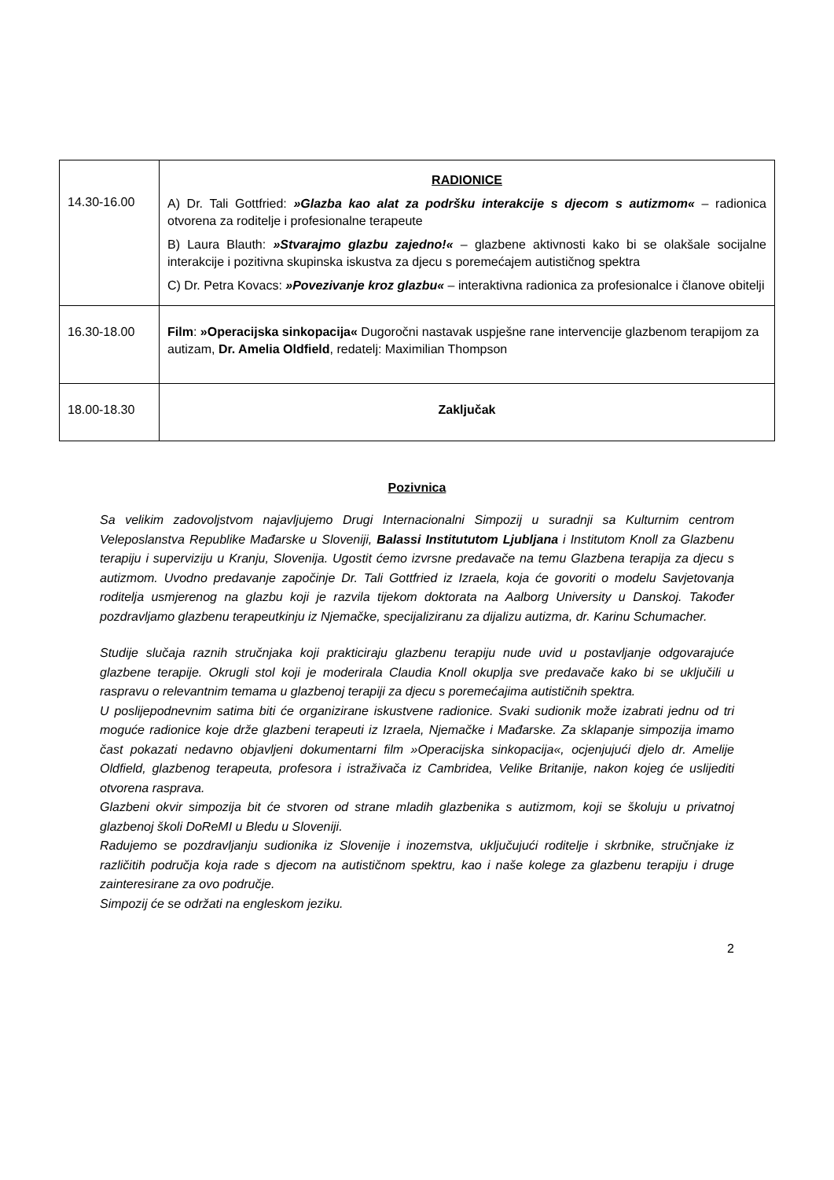| 14.30-16.00 | RADIONICE A) Dr. Tali Gottfried: »Glazba kao alat za podršku interakcije s djecom s autizmom« – radionica otvorena za roditelje i profesionalne terapeute B) Laura Blauth: »Stvarajmo glazbu zajedno!« – glazbene aktivnosti kako bi se olakšale socijalne interakcije i pozitivna skupinska iskustva za djecu s poremećajem autističnog spektra C) Dr. Petra Kovacs: »Povezivanje kroz glazbu« – interaktivna radionica za profesionalce i članove obitelji |
| 16.30-18.00 | Film : »Operacijska sinkopacija« Dugoročni nastavak uspješne rane intervencije glazbenom terapijom za autizam, Dr. Amelia Oldfield , redatelj: Maximilian Thompson |
| 18.00-18.30 | Zaključak |
Pozivnica
Sa velikim zadovoljstvom najavljujemo Drugi Internacionalni Simpozij u suradnji sa Kulturnim centrom Veleposlanstva Republike Mađarske u Sloveniji, Balassi Institututom Ljubljana i Institutom Knoll za Glazbenu terapiju i superviziju u Kranju, Slovenija. Ugostit ćemo izvrsne predavače na temu Glazbena terapija za djecu s autizmom. Uvodno predavanje započinje Dr. Tali Gottfried iz Izraela, koja će govoriti o modelu Savjetovanja roditelja usmjerenog na glazbu koji je razvila tijekom doktorata na Aalborg University u Danskoj. Također pozdravljamo glazbenu terapeutkinju iz Njemačke, specijaliziranu za dijalizu autizma, dr. Karinu Schumacher.
Studije slučaja raznih stručnjaka koji prakticiraju glazbenu terapiju nude uvid u postavljanje odgovarajuće glazbene terapije. Okrugli stol koji je moderirala Claudia Knoll okuplja sve predavače kako bi se uključili u raspravu o relevantnim temama u glazbenoj terapiji za djecu s poremećajima autističnih spektra.
U poslijepodnevnim satima biti će organizirane iskustvene radionice. Svaki sudionik može izabrati jednu od tri moguće radionice koje drže glazbeni terapeuti iz Izraela, Njemačke i Mađarske. Za sklapanje simpozija imamo čast pokazati nedavno objavljeni dokumentarni film »Operacijska sinkopacija«, ocjenjujući djelo dr. Amelije Oldfield, glazbenog terapeuta, profesora i istraživača iz Cambridea, Velike Britanije, nakon kojeg će uslijediti otvorena rasprava.
Glazbeni okvir simpozija bit će stvoren od strane mladih glazbenika s autizmom, koji se školuju u privatnoj glazbenoj školi DoReMI u Bledu u Sloveniji.
Radujemo se pozdravljanju sudionika iz Slovenije i inozemstva, uključujući roditelje i skrbnike, stručnjake iz različitih područja koja rade s djecom na autističnom spektru, kao i naše kolege za glazbenu terapiju i druge zainteresirane za ovo područje.
Simpozij će se održati na engleskom jeziku.
2